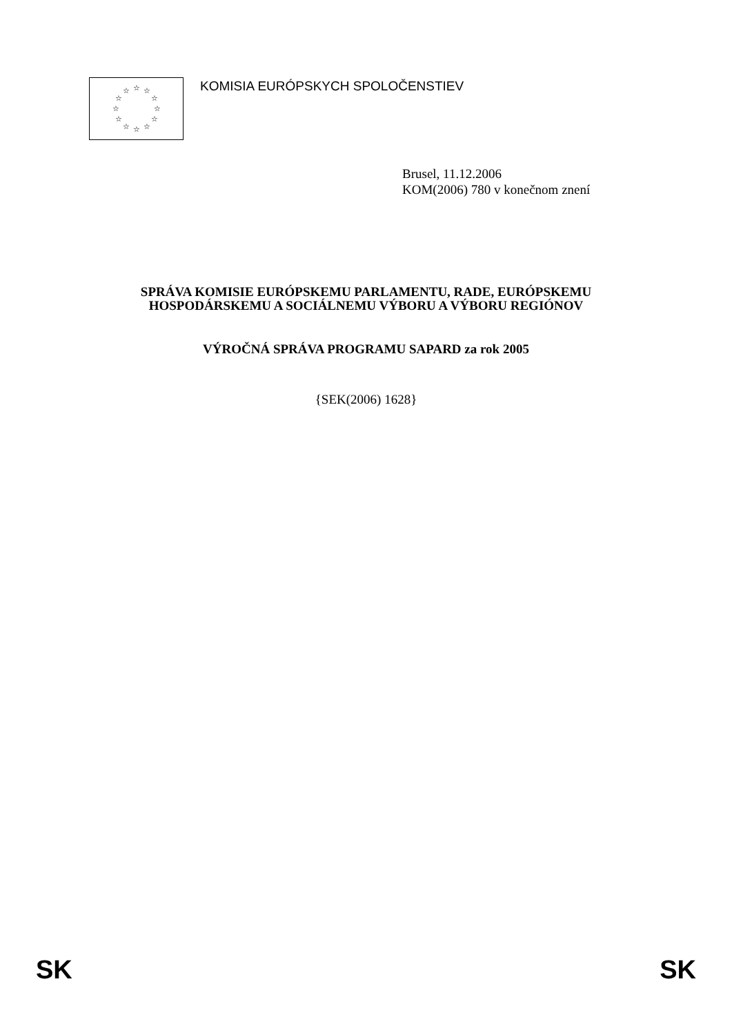☆
☆
☆
☆
☆
☆
☆
☆
☆
☆
☆
☆
KOMISIA EURÓPSKYCH SPOLOČENSTIEV
Brusel, 11.12.2006
KOM(2006) 780 v konečnom znení
SPRÁVA KOMISIE EURÓPSKEMU PARLAMENTU, RADE, EURÓPSKEMU
HOSPODÁRSKEMU A SOCIÁLNEMU VÝBORU A VÝBORU REGIÓNOV
VÝROČNÁ SPRÁVA PROGRAMU SAPARD za rok 2005
{SEK(2006) 1628}
SK SK